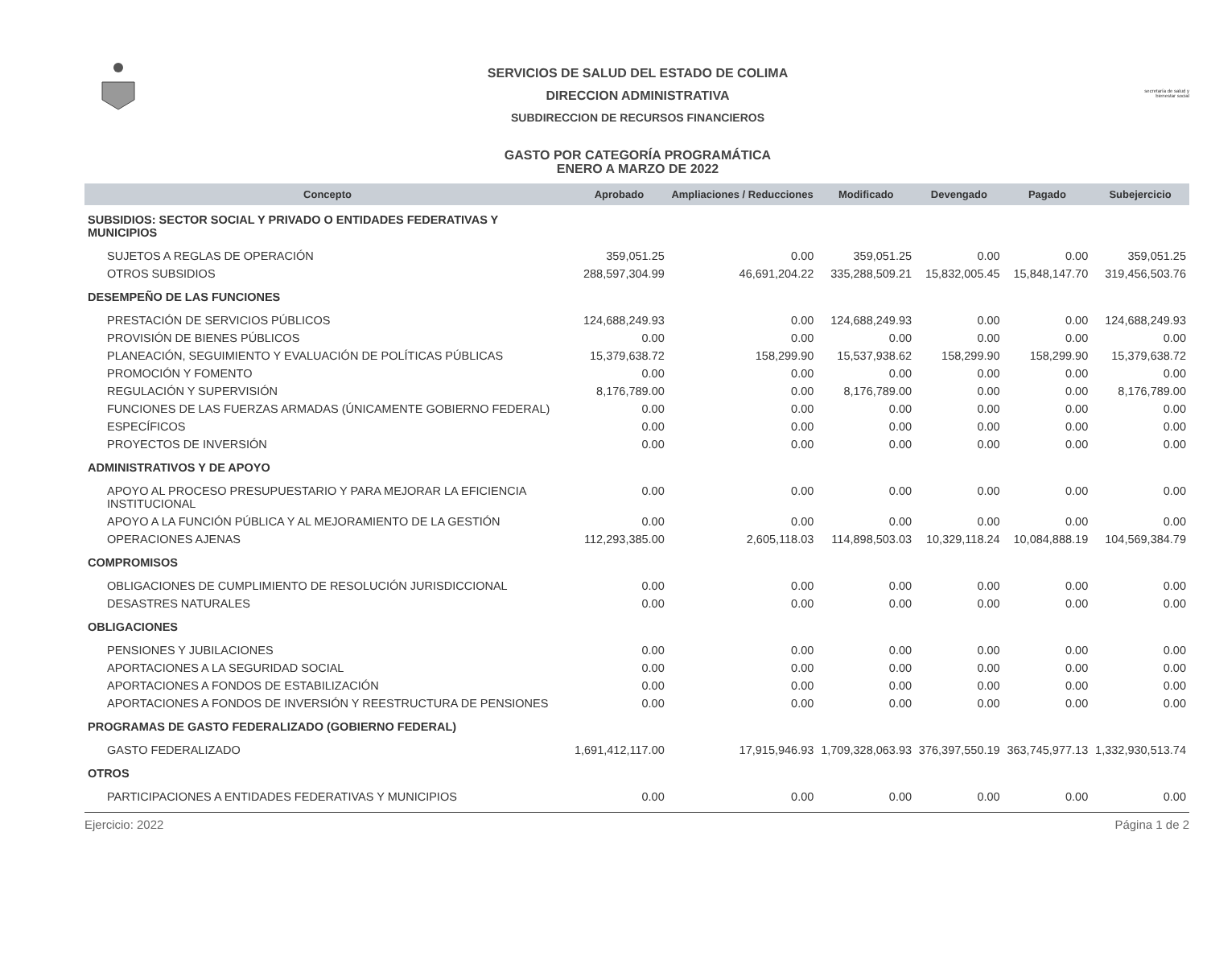SERVICIOS DE SALUD DEL ESTADO DE COLIMA
DIRECCION ADMINISTRATIVA
SUBDIRECCION DE RECURSOS FINANCIEROS
GASTO POR CATEGORÍA PROGRAMÁTICA
ENERO A MARZO DE 2022
secretaría de salud y bienestar social
| Concepto | Aprobado | Ampliaciones / Reducciones | Modificado | Devengado | Pagado | Subejercicio |
| --- | --- | --- | --- | --- | --- | --- |
| SUBSIDIOS: SECTOR SOCIAL Y PRIVADO O ENTIDADES FEDERATIVAS Y MUNICIPIOS | | | | | | |
| SUJETOS A REGLAS DE OPERACIÓN | 359,051.25 | 0.00 | 359,051.25 | 0.00 | 0.00 | 359,051.25 |
| OTROS SUBSIDIOS | 288,597,304.99 | 46,691,204.22 | 335,288,509.21 | 15,832,005.45 | 15,848,147.70 | 319,456,503.76 |
| DESEMPEÑO DE LAS FUNCIONES | | | | | | |
| PRESTACIÓN DE SERVICIOS PÚBLICOS | 124,688,249.93 | 0.00 | 124,688,249.93 | 0.00 | 0.00 | 124,688,249.93 |
| PROVISIÓN DE BIENES PÚBLICOS | 0.00 | 0.00 | 0.00 | 0.00 | 0.00 | 0.00 |
| PLANEACIÓN, SEGUIMIENTO Y EVALUACIÓN DE POLÍTICAS PÚBLICAS | 15,379,638.72 | 158,299.90 | 15,537,938.62 | 158,299.90 | 158,299.90 | 15,379,638.72 |
| PROMOCIÓN Y FOMENTO | 0.00 | 0.00 | 0.00 | 0.00 | 0.00 | 0.00 |
| REGULACIÓN Y SUPERVISIÓN | 8,176,789.00 | 0.00 | 8,176,789.00 | 0.00 | 0.00 | 8,176,789.00 |
| FUNCIONES DE LAS FUERZAS ARMADAS (ÚNICAMENTE GOBIERNO FEDERAL) | 0.00 | 0.00 | 0.00 | 0.00 | 0.00 | 0.00 |
| ESPECÍFICOS | 0.00 | 0.00 | 0.00 | 0.00 | 0.00 | 0.00 |
| PROYECTOS DE INVERSIÓN | 0.00 | 0.00 | 0.00 | 0.00 | 0.00 | 0.00 |
| ADMINISTRATIVOS Y DE APOYO | | | | | | |
| APOYO AL PROCESO PRESUPUESTARIO Y PARA MEJORAR LA EFICIENCIA INSTITUCIONAL | 0.00 | 0.00 | 0.00 | 0.00 | 0.00 | 0.00 |
| APOYO A LA FUNCIÓN PÚBLICA Y AL MEJORAMIENTO DE LA GESTIÓN | 0.00 | 0.00 | 0.00 | 0.00 | 0.00 | 0.00 |
| OPERACIONES AJENAS | 112,293,385.00 | 2,605,118.03 | 114,898,503.03 | 10,329,118.24 | 10,084,888.19 | 104,569,384.79 |
| COMPROMISOS | | | | | | |
| OBLIGACIONES DE CUMPLIMIENTO DE RESOLUCIÓN JURISDICCIONAL | 0.00 | 0.00 | 0.00 | 0.00 | 0.00 | 0.00 |
| DESASTRES NATURALES | 0.00 | 0.00 | 0.00 | 0.00 | 0.00 | 0.00 |
| OBLIGACIONES | | | | | | |
| PENSIONES Y JUBILACIONES | 0.00 | 0.00 | 0.00 | 0.00 | 0.00 | 0.00 |
| APORTACIONES A LA SEGURIDAD SOCIAL | 0.00 | 0.00 | 0.00 | 0.00 | 0.00 | 0.00 |
| APORTACIONES A FONDOS DE ESTABILIZACIÓN | 0.00 | 0.00 | 0.00 | 0.00 | 0.00 | 0.00 |
| APORTACIONES A FONDOS DE INVERSIÓN Y REESTRUCTURA DE PENSIONES | 0.00 | 0.00 | 0.00 | 0.00 | 0.00 | 0.00 |
| PROGRAMAS DE GASTO FEDERALIZADO (GOBIERNO FEDERAL) | | | | | | |
| GASTO FEDERALIZADO | 1,691,412,117.00 | 17,915,946.93 | 1,709,328,063.93 | 376,397,550.19 | 363,745,977.13 | 1,332,930,513.74 |
| OTROS | | | | | | |
| PARTICIPACIONES A ENTIDADES FEDERATIVAS Y MUNICIPIOS | 0.00 | 0.00 | 0.00 | 0.00 | 0.00 | 0.00 |
Ejercicio: 2022 Página 1 de 2